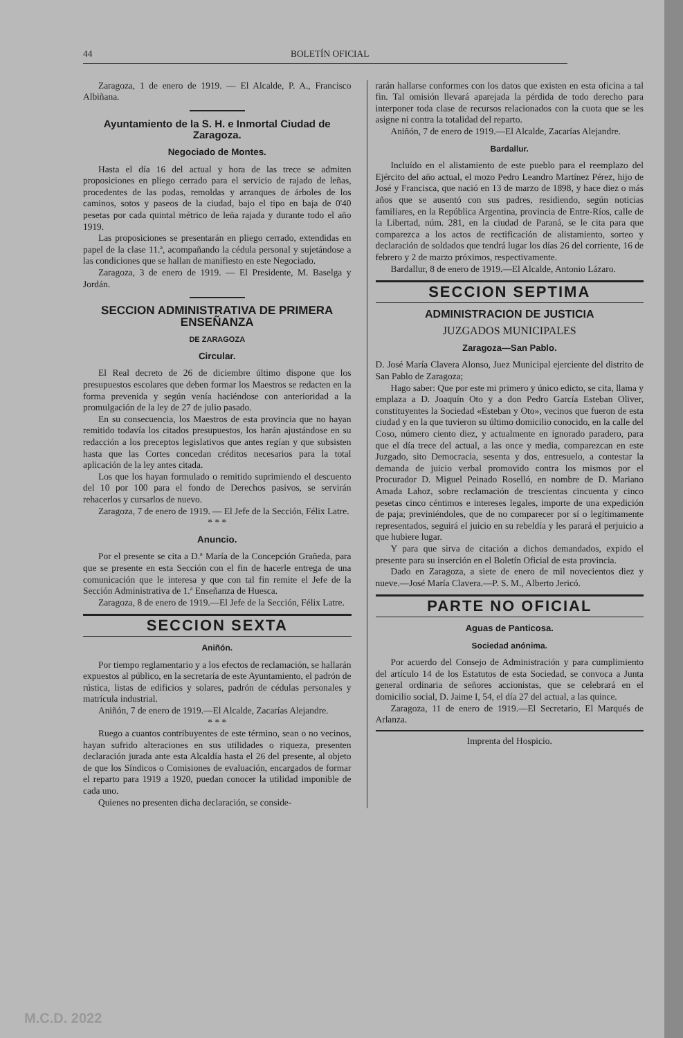44 BOLETÍN OFICIAL
Zaragoza, 1 de enero de 1919. — El Alcalde, P. A., Francisco Albiñana.
Ayuntamiento de la S. H. e Inmortal Ciudad de Zaragoza.
Negociado de Montes.
Hasta el día 16 del actual y hora de las trece se admiten proposiciones en pliego cerrado para el servicio de rajado de leñas, procedentes de las podas, remoldas y arranques de árboles de los caminos, sotos y paseos de la ciudad, bajo el tipo en baja de 0'40 pesetas por cada quintal métrico de leña rajada y durante todo el año 1919.
Las proposiciones se presentarán en pliego cerrado, extendidas en papel de la clase 11.ª, acompañando la cédula personal y sujetándose a las condiciones que se hallan de manifiesto en este Negociado.
Zaragoza, 3 de enero de 1919. — El Presidente, M. Baselga y Jordán.
SECCION ADMINISTRATIVA DE PRIMERA ENSEÑANZA
DE ZARAGOZA
Circular.
El Real decreto de 26 de diciembre último dispone que los presupuestos escolares que deben formar los Maestros se redacten en la forma prevenida y según venía haciéndose con anterioridad a la promulgación de la ley de 27 de julio pasado.
En su consecuencia, los Maestros de esta provincia que no hayan remitido todavía los citados presupuestos, los harán ajustándose en su redacción a los preceptos legislativos que antes regían y que subsisten hasta que las Cortes concedan créditos necesarios para la total aplicación de la ley antes citada.
Los que los hayan formulado o remitido suprimiendo el descuento del 10 por 100 para el fondo de Derechos pasivos, se servirán rehacerlos y cursarlos de nuevo.
Zaragoza, 7 de enero de 1919. — El Jefe de la Sección, Félix Latre.
* * *
Anuncio.
Por el presente se cita a D.ª María de la Concepción Grañeda, para que se presente en esta Sección con el fin de hacerle entrega de una comunicación que le interesa y que con tal fin remite el Jefe de la Sección Administrativa de 1.ª Enseñanza de Huesca.
Zaragoza, 8 de enero de 1919.—El Jefe de la Sección, Félix Latre.
SECCION SEXTA
Aniñón.
Por tiempo reglamentario y a los efectos de reclamación, se hallarán expuestos al público, en la secretaría de este Ayuntamiento, el padrón de rústica, listas de edificios y solares, padrón de cédulas personales y matrícula industrial.
Aniñón, 7 de enero de 1919.—El Alcalde, Zacarías Alejandre.
* * *
Ruego a cuantos contribuyentes de este término, sean o no vecinos, hayan sufrido alteraciones en sus utilidades o riqueza, presenten declaración jurada ante esta Alcaldía hasta el 26 del presente, al objeto de que los Síndicos o Comisiones de evaluación, encargados de formar el reparto para 1919 a 1920, puedan conocer la utilidad imponible de cada uno.
Quienes no presenten dicha declaración, se conside-
rarán hallarse conformes con los datos que existen en esta oficina a tal fin. Tal omisión llevará aparejada la pérdida de todo derecho para interponer toda clase de recursos relacionados con la cuota que se les asigne ni contra la totalidad del reparto.
Aniñón, 7 de enero de 1919.—El Alcalde, Zacarías Alejandre.
Bardallur.
Incluído en el alistamiento de este pueblo para el reemplazo del Ejército del año actual, el mozo Pedro Leandro Martínez Pérez, hijo de José y Francisca, que nació en 13 de marzo de 1898, y hace diez o más años que se ausentó con sus padres, residiendo, según noticias familiares, en la República Argentina, provincia de Entre-Ríos, calle de la Libertad, núm. 281, en la ciudad de Paraná, se le cita para que comparezca a los actos de rectificación de alistamiento, sorteo y declaración de soldados que tendrá lugar los días 26 del corriente, 16 de febrero y 2 de marzo próximos, respectivamente.
Bardallur, 8 de enero de 1919.—El Alcalde, Antonio Lázaro.
SECCION SEPTIMA
ADMINISTRACION DE JUSTICIA
JUZGADOS MUNICIPALES
Zaragoza—San Pablo.
D. José María Clavera Alonso, Juez Municipal ejerciente del distrito de San Pablo de Zaragoza;
Hago saber: Que por este mi primero y único edicto, se cita, llama y emplaza a D. Joaquín Oto y a don Pedro García Esteban Oliver, constituyentes la Sociedad «Esteban y Oto», vecinos que fueron de esta ciudad y en la que tuvieron su último domicilio conocido, en la calle del Coso, número ciento diez, y actualmente en ignorado paradero, para que el día trece del actual, a las once y media, comparezcan en este Juzgado, sito Democracia, sesenta y dos, entresuelo, a contestar la demanda de juicio verbal promovido contra los mismos por el Procurador D. Miguel Peinado Roselló, en nombre de D. Mariano Amada Lahoz, sobre reclamación de trescientas cincuenta y cinco pesetas cinco céntimos e intereses legales, importe de una expedición de paja; previniéndoles, que de no comparecer por sí o legítimamente representados, seguirá el juicio en su rebeldía y les parará el perjuicio a que hubiere lugar.
Y para que sirva de citación a dichos demandados, expido el presente para su inserción en el Boletín Oficial de esta provincia.
Dado en Zaragoza, a siete de enero de mil novecientos diez y nueve.—José María Clavera.—P. S. M., Alberto Jericó.
PARTE NO OFICIAL
Aguas de Panticosa.
Sociedad anónima.
Por acuerdo del Consejo de Administración y para cumplimiento del artículo 14 de los Estatutos de esta Sociedad, se convoca a Junta general ordinaria de señores accionistas, que se celebrará en el domicilio social, D. Jaime I, 54, el día 27 del actual, a las quince.
Zaragoza, 11 de enero de 1919.—El Secretario, El Marqués de Arlanza.
Imprenta del Hospicio.
M.C.D. 2022